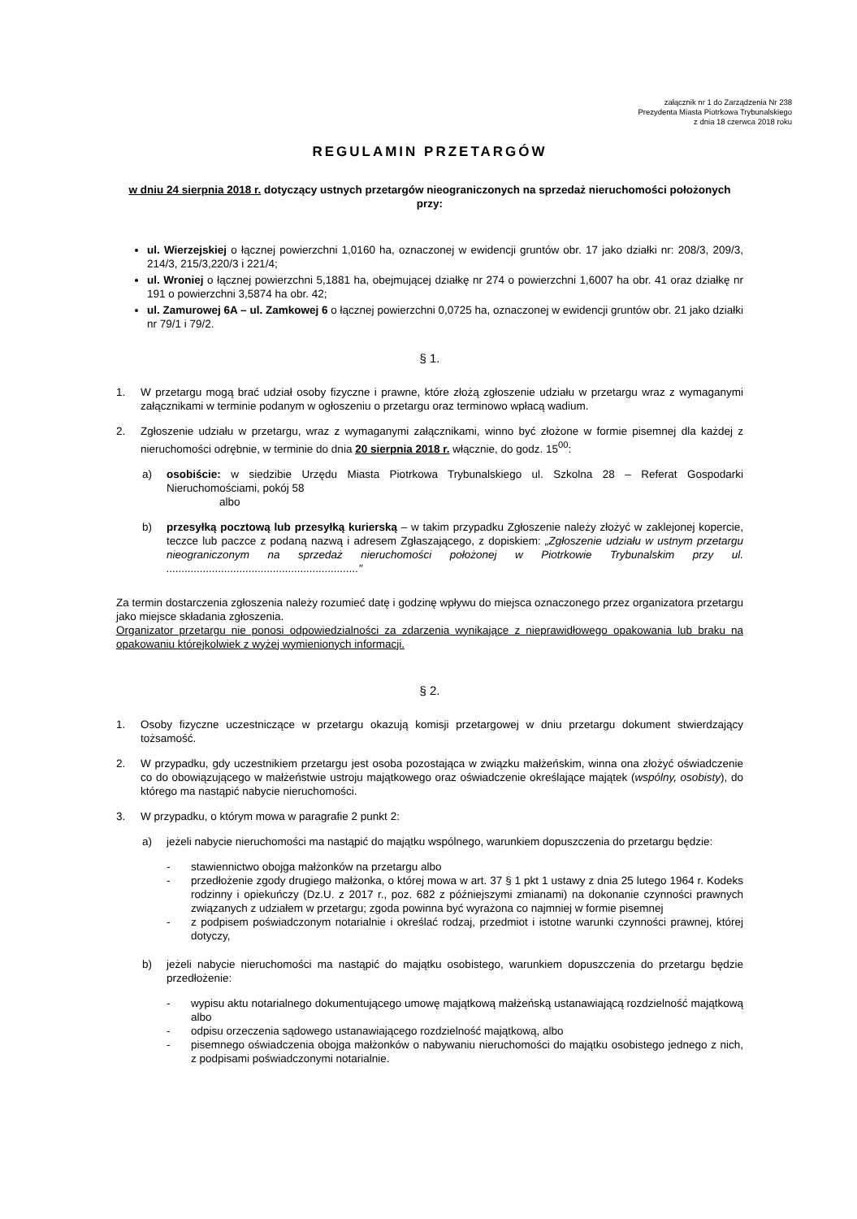załącznik nr 1 do Zarządzenia Nr 238
Prezydenta Miasta Piotrkowa Trybunalskiego
z dnia 18 czerwca 2018 roku
REGULAMIN PRZETARGÓW
w dniu 24 sierpnia 2018 r. dotyczący ustnych przetargów nieograniczonych na sprzedaż nieruchomości położonych przy:
ul. Wierzejskiej o łącznej powierzchni 1,0160 ha, oznaczonej w ewidencji gruntów obr. 17 jako działki nr: 208/3, 209/3, 214/3, 215/3,220/3 i 221/4;
ul. Wroniej o łącznej powierzchni 5,1881 ha, obejmującej działkę nr 274 o powierzchni 1,6007 ha obr. 41 oraz działkę nr 191 o powierzchni 3,5874 ha obr. 42;
ul. Zamurowej 6A – ul. Zamkowej 6 o łącznej powierzchni 0,0725 ha, oznaczonej w ewidencji gruntów obr. 21 jako działki nr 79/1 i 79/2.
§ 1.
1. W przetargu mogą brać udział osoby fizyczne i prawne, które złożą zgłoszenie udziału w przetargu wraz z wymaganymi załącznikami w terminie podanym w ogłoszeniu o przetargu oraz terminowo wpłacą wadium.
2. Zgłoszenie udziału w przetargu, wraz z wymaganymi załącznikami, winno być złożone w formie pisemnej dla każdej z nieruchomości odrębnie, w terminie do dnia 20 sierpnia 2018 r. włącznie, do godz. 15<sup>00</sup>:
a) osobiście: w siedzibie Urzędu Miasta Piotrkowa Trybunalskiego ul. Szkolna 28 – Referat Gospodarki Nieruchomościami, pokój 58
albo
b) przesyłką pocztową lub przesyłką kurierską – w takim przypadku Zgłoszenie należy złożyć w zaklejonej kopercie, teczce lub paczce z podaną nazwą i adresem Zgłaszającego, z dopiskiem: „Zgłoszenie udziału w ustnym przetargu nieograniczonym na sprzedaż nieruchomości położonej w Piotrkowie Trybunalskim przy ul. ..............................................................."
Za termin dostarczenia zgłoszenia należy rozumieć datę i godzinę wpływu do miejsca oznaczonego przez organizatora przetargu jako miejsce składania zgłoszenia.
Organizator przetargu nie ponosi odpowiedzialności za zdarzenia wynikające z nieprawidłowego opakowania lub braku na opakowaniu którejkolwiek z wyżej wymienionych informacji.
§ 2.
1. Osoby fizyczne uczestniczące w przetargu okazują komisji przetargowej w dniu przetargu dokument stwierdzający tożsamość.
2. W przypadku, gdy uczestnikiem przetargu jest osoba pozostająca w związku małżeńskim, winna ona złożyć oświadczenie co do obowiązującego w małżeństwie ustroju majątkowego oraz oświadczenie określające majątek (wspólny, osobisty), do którego ma nastąpić nabycie nieruchomości.
3. W przypadku, o którym mowa w paragrafie 2 punkt 2:
a) jeżeli nabycie nieruchomości ma nastąpić do majątku wspólnego, warunkiem dopuszczenia do przetargu będzie:
- stawiennictwo obojga małżonków na przetargu albo
- przedłożenie zgody drugiego małżonka, o której mowa w art. 37 § 1 pkt 1 ustawy z dnia 25 lutego 1964 r. Kodeks rodzinny i opiekuńczy (Dz.U. z 2017 r., poz. 682 z późniejszymi zmianami) na dokonanie czynności prawnych związanych z udziałem w przetargu; zgoda powinna być wyrażona co najmniej w formie pisemnej
- z podpisem poświadczonym notarialnie i określać rodzaj, przedmiot i istotne warunki czynności prawnej, której dotyczy,
b) jeżeli nabycie nieruchomości ma nastąpić do majątku osobistego, warunkiem dopuszczenia do przetargu będzie przedłożenie:
- wypisu aktu notarialnego dokumentującego umowę majątkową małżeńską ustanawiającą rozdzielność majątkową albo
- odpisu orzeczenia sądowego ustanawiającego rozdzielność majątkową, albo
- pisemnego oświadczenia obojga małżonków o nabywaniu nieruchomości do majątku osobistego jednego z nich, z podpisami poświadczonymi notarialnie.